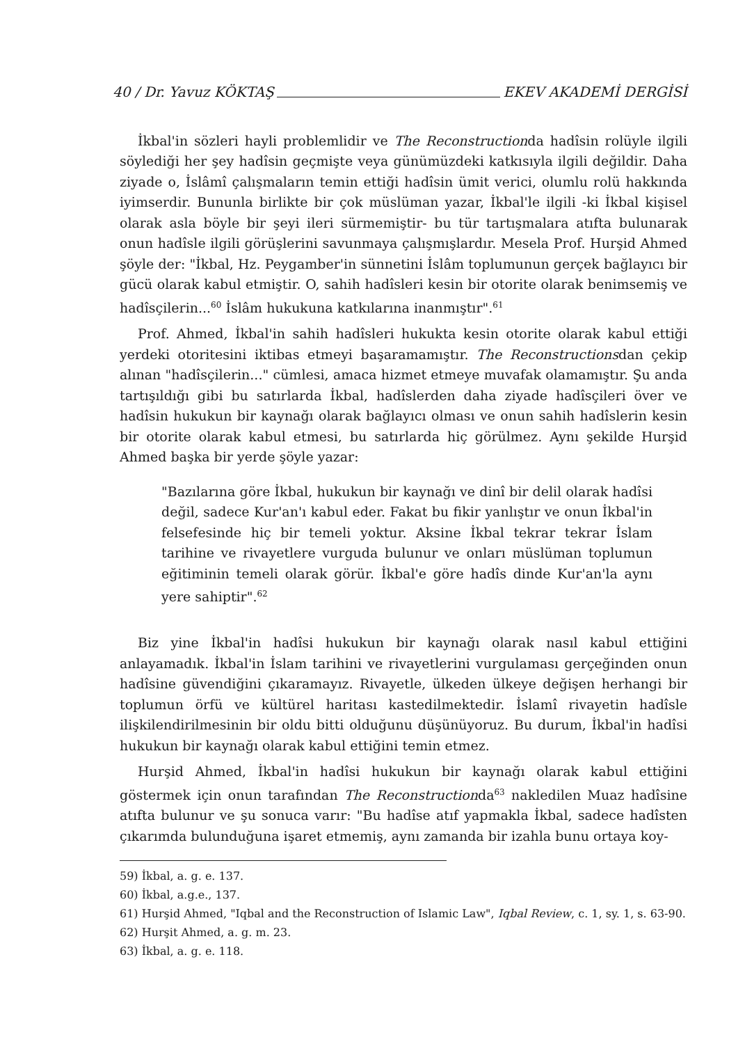40 / Dr. Yavuz KÖKTAŞ EKEV AKADEMİ DERGİSİ
İkbal'in sözleri hayli problemlidir ve The Reconstructionda hadîsin rolüyle ilgili söylediği her şey hadîsin geçmişte veya günümüzdeki katkısıyla ilgili değildir. Daha ziyade o, İslâmî çalışmaların temin ettiği hadîsin ümit verici, olumlu rolü hakkında iyimserdir. Bununla birlikte bir çok müslüman yazar, İkbal'le ilgili -ki İkbal kişisel olarak asla böyle bir şeyi ileri sürmemiştir- bu tür tartışmalara atıfta bulunarak onun hadîsle ilgili görüşlerini savunmaya çalışmışlardır. Mesela Prof. Hurşid Ahmed şöyle der: "İkbal, Hz. Peygamber'in sünnetini İslâm toplumunun gerçek bağlayıcı bir gücü olarak kabul etmiştir. O, sahih hadîsleri kesin bir otorite olarak benimsemiş ve hadîsçilerin...<sup>60</sup> İslâm hukukuna katkılarına inanmıştır".<sup>61</sup>
Prof. Ahmed, İkbal'in sahih hadîsleri hukukta kesin otorite olarak kabul ettiği yerdeki otoritesini iktibas etmeyi başaramamıştır. The Reconstructionsdan çekip alınan "hadîsçilerin..." cümlesi, amaca hizmet etmeye muvafak olamamıştır. Şu anda tartışıldığı gibi bu satırlarda İkbal, hadîslerden daha ziyade hadîsçileri över ve hadîsin hukukun bir kaynağı olarak bağlayıcı olması ve onun sahih hadîslerin kesin bir otorite olarak kabul etmesi, bu satırlarda hiç görülmez. Aynı şekilde Hurşid Ahmed başka bir yerde şöyle yazar:
"Bazılarına göre İkbal, hukukun bir kaynağı ve dinî bir delil olarak hadîsi değil, sadece Kur'an'ı kabul eder. Fakat bu fikir yanlıştır ve onun İkbal'in felsefesinde hiç bir temeli yoktur. Aksine İkbal tekrar tekrar İslam tarihine ve rivayetlere vurguda bulunur ve onları müslüman toplumun eğitiminin temeli olarak görür. İkbal'e göre hadîs dinde Kur'an'la aynı yere sahiptir".<sup>62</sup>
Biz yine İkbal'in hadîsi hukukun bir kaynağı olarak nasıl kabul ettiğini anlayamadık. İkbal'in İslam tarihini ve rivayetlerini vurgulaması gerçeğinden onun hadîsine güvendiğini çıkaramayız. Rivayetle, ülkeden ülkeye değişen herhangi bir toplumun örfü ve kültürel haritası kastedilmektedir. İslamî rivayetin hadîsle ilişkilendirilmesinin bir oldu bitti olduğunu düşünüyoruz. Bu durum, İkbal'in hadîsi hukukun bir kaynağı olarak kabul ettiğini temin etmez.
Hurşid Ahmed, İkbal'in hadîsi hukukun bir kaynağı olarak kabul ettiğini göstermek için onun tarafından The Reconstructionda<sup>63</sup> nakledilen Muaz hadîsine atıfta bulunur ve şu sonuca varır: "Bu hadîse atıf yapmakla İkbal, sadece hadîsten çıkarımda bulunduğuna işaret etmemiş, aynı zamanda bir izahla bunu ortaya koy-
59) İkbal, a. g. e. 137.
60) İkbal, a.g.e., 137.
61) Hurşid Ahmed, "Iqbal and the Reconstruction of Islamic Law", Iqbal Review, c. 1, sy. 1, s. 63-90.
62) Hurşit Ahmed, a. g. m. 23.
63) İkbal, a. g. e. 118.